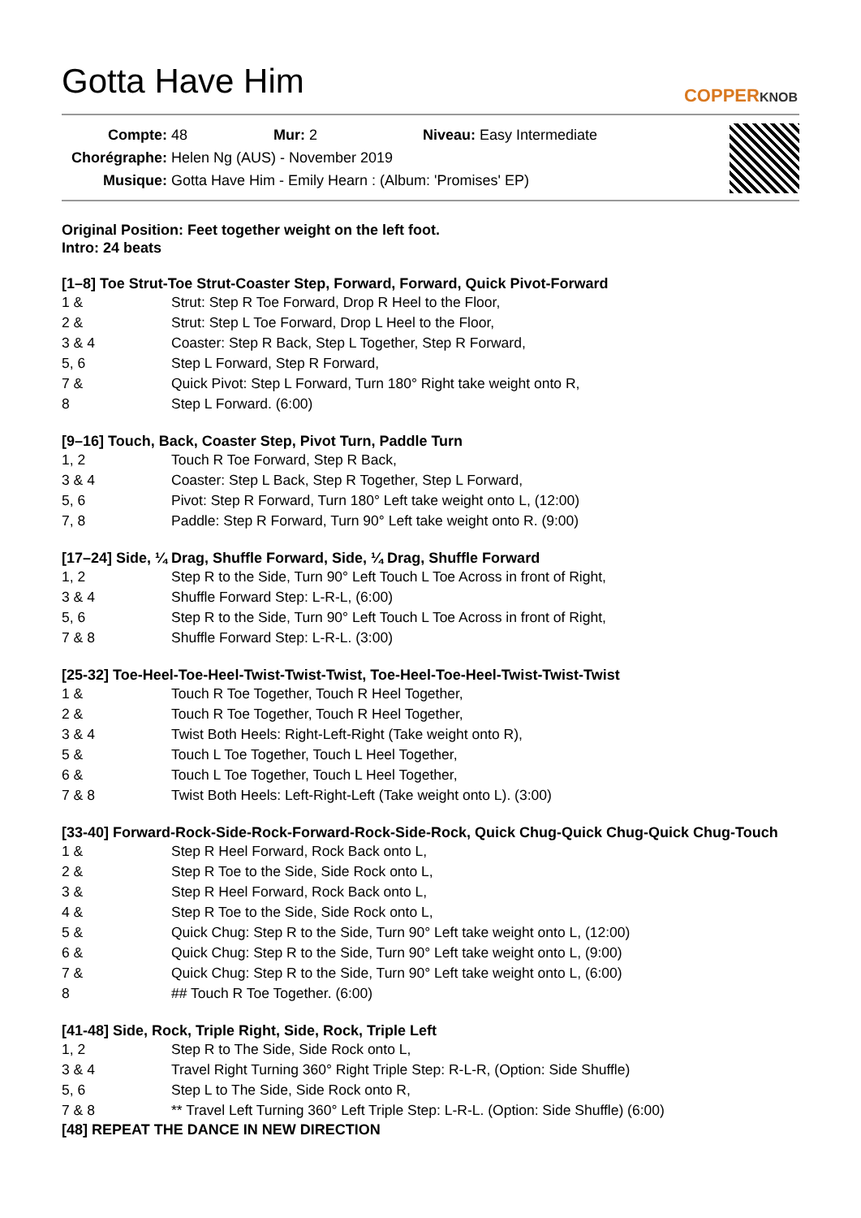Gotta Have Him
COPPERKNOB
Compte: 48 Mur: 2 Niveau: Easy Intermediate
Chorégraphe: Helen Ng (AUS) - November 2019
Musique: Gotta Have Him - Emily Hearn : (Album: 'Promises' EP)
Original Position: Feet together weight on the left foot.
Intro: 24 beats
[1–8] Toe Strut-Toe Strut-Coaster Step, Forward, Forward, Quick Pivot-Forward
1 & Strut: Step R Toe Forward, Drop R Heel to the Floor,
2 & Strut: Step L Toe Forward, Drop L Heel to the Floor,
3 & 4 Coaster: Step R Back, Step L Together, Step R Forward,
5, 6 Step L Forward, Step R Forward,
7 & Quick Pivot: Step L Forward, Turn 180° Right take weight onto R,
8 Step L Forward. (6:00)
[9–16] Touch, Back, Coaster Step, Pivot Turn, Paddle Turn
1, 2 Touch R Toe Forward, Step R Back,
3 & 4 Coaster: Step L Back, Step R Together, Step L Forward,
5, 6 Pivot: Step R Forward, Turn 180° Left take weight onto L, (12:00)
7, 8 Paddle: Step R Forward, Turn 90° Left take weight onto R. (9:00)
[17–24] Side, ¼ Drag, Shuffle Forward, Side, ¼ Drag, Shuffle Forward
1, 2 Step R to the Side, Turn 90° Left Touch L Toe Across in front of Right,
3 & 4 Shuffle Forward Step: L-R-L, (6:00)
5, 6 Step R to the Side, Turn 90° Left Touch L Toe Across in front of Right,
7 & 8 Shuffle Forward Step: L-R-L. (3:00)
[25-32] Toe-Heel-Toe-Heel-Twist-Twist-Twist, Toe-Heel-Toe-Heel-Twist-Twist-Twist
1 & Touch R Toe Together, Touch R Heel Together,
2 & Touch R Toe Together, Touch R Heel Together,
3 & 4 Twist Both Heels: Right-Left-Right (Take weight onto R),
5 & Touch L Toe Together, Touch L Heel Together,
6 & Touch L Toe Together, Touch L Heel Together,
7 & 8 Twist Both Heels: Left-Right-Left (Take weight onto L). (3:00)
[33-40] Forward-Rock-Side-Rock-Forward-Rock-Side-Rock, Quick Chug-Quick Chug-Quick Chug-Touch
1 & Step R Heel Forward, Rock Back onto L,
2 & Step R Toe to the Side, Side Rock onto L,
3 & Step R Heel Forward, Rock Back onto L,
4 & Step R Toe to the Side, Side Rock onto L,
5 & Quick Chug: Step R to the Side, Turn 90° Left take weight onto L, (12:00)
6 & Quick Chug: Step R to the Side, Turn 90° Left take weight onto L, (9:00)
7 & Quick Chug: Step R to the Side, Turn 90° Left take weight onto L, (6:00)
8 ## Touch R Toe Together. (6:00)
[41-48] Side, Rock, Triple Right, Side, Rock, Triple Left
1, 2 Step R to The Side, Side Rock onto L,
3 & 4 Travel Right Turning 360° Right Triple Step: R-L-R, (Option: Side Shuffle)
5, 6 Step L to The Side, Side Rock onto R,
7 & 8 ** Travel Left Turning 360° Left Triple Step: L-R-L. (Option: Side Shuffle) (6:00)
[48] REPEAT THE DANCE IN NEW DIRECTION